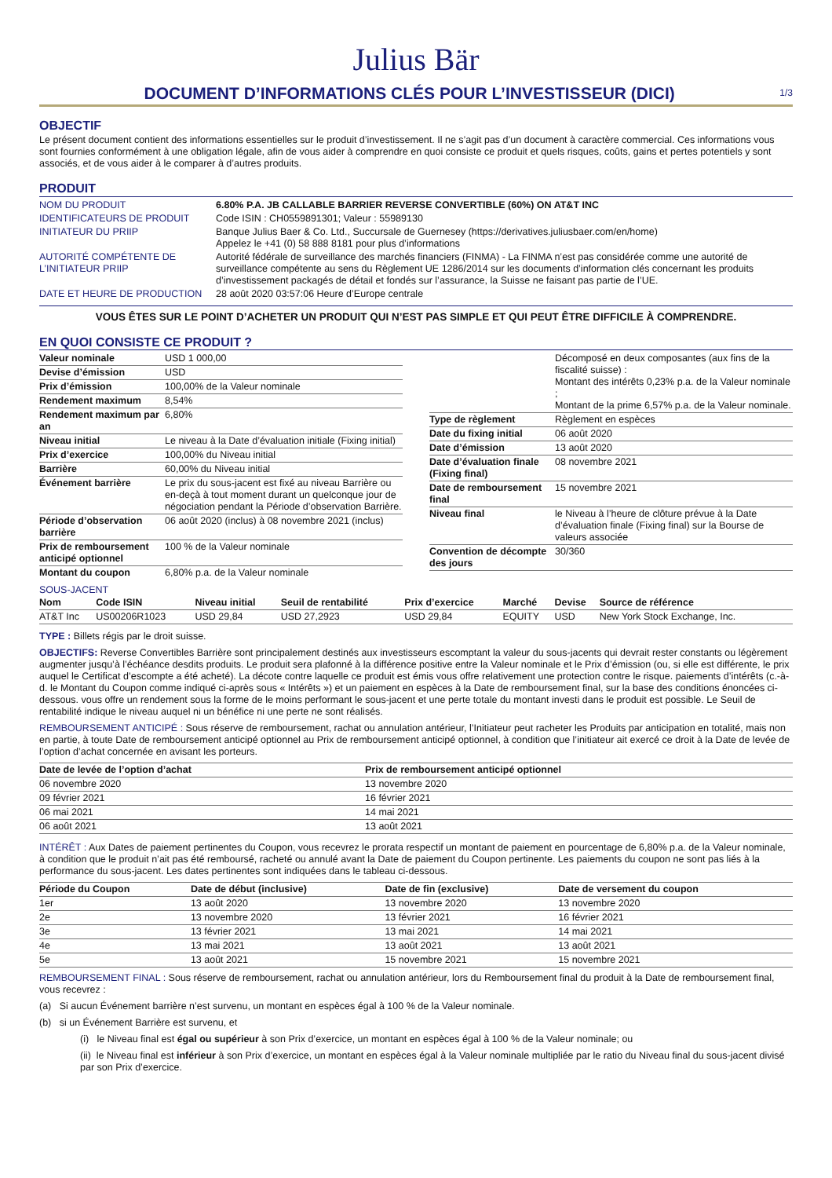Julius Bär
DOCUMENT D’INFORMATIONS CLÉS POUR L’INVESTISSEUR (DICI)
1/3
OBJECTIF
Le présent document contient des informations essentielles sur le produit d’investissement. Il ne s’agit pas d’un document à caractère commercial. Ces informations vous sont fournies conformément à une obligation légale, afin de vous aider à comprendre en quoi consiste ce produit et quels risques, coûts, gains et pertes potentiels y sont associés, et de vous aider à le comparer à d’autres produits.
PRODUIT
| NOM DU PRODUIT | 6.80% P.A. JB CALLABLE BARRIER REVERSE CONVERTIBLE (60%) ON AT&T INC |
| IDENTIFICATEURS DE PRODUIT | Code ISIN : CH0559891301; Valeur : 55989130 |
| INITIATEUR DU PRIIP | Banque Julius Baer & Co. Ltd., Succursale de Guernesey (https://derivatives.juliusbaer.com/en/home) Appelez le +41 (0) 58 888 8181 pour plus d’informations |
| AUTORITÉ COMPÉTENTE DE L’INITIATEUR PRIIP | Autorité fédérale de surveillance des marchés financiers (FINMA) - La FINMA n’est pas considérée comme une autorité de surveillance compétente au sens du Règlement UE 1286/2014 sur les documents d’information clés concernant les produits d’investissement packagés de détail et fondés sur l’assurance, la Suisse ne faisant pas partie de l’UE. |
| DATE ET HEURE DE PRODUCTION | 28 août 2020 03:57:06 Heure d’Europe centrale |
VOUS ÊTES SUR LE POINT D’ACHETER UN PRODUIT QUI N’EST PAS SIMPLE ET QUI PEUT ÊTRE DIFFICILE À COMPRENDRE.
EN QUOI CONSISTE CE PRODUIT ?
| Valeur nominale | USD 1 000,00 |
| Devise d’émission | USD |
| Prix d’émission | 100,00% de la Valeur nominale |
| Rendement maximum | 8,54% |
| Rendement maximum par an | 6,80% |
| Niveau initial | Le niveau à la Date d’évaluation initiale (Fixing initial) |
| Prix d’exercice | 100,00% du Niveau initial |
| Barrière | 60,00% du Niveau initial |
| Événement barrière | Le prix du sous-jacent est fixé au niveau Barrière ou en-deçà à tout moment durant un quelconque jour de négociation pendant la Période d’observation Barrière. |
| Période d’observation barrière | 06 août 2020 (inclus) à 08 novembre 2021 (inclus) |
| Prix de remboursement anticipé optionnel | 100 % de la Valeur nominale |
| Montant du coupon | 6,80% p.a. de la Valeur nominale |
| | Décomposé en deux composantes (aux fins de la fiscalité suisse) : Montant des intérêts 0,23% p.a. de la Valeur nominale ; Montant de la prime 6,57% p.a. de la Valeur nominale. |
| Type de règlement | Règlement en espèces |
| Date du fixing initial | 06 août 2020 |
| Date d’émission | 13 août 2020 |
| Date d’évaluation finale (Fixing final) | 08 novembre 2021 |
| Date de remboursement final | 15 novembre 2021 |
| Niveau final | le Niveau à l’heure de clôture prévue à la Date d’évaluation finale (Fixing final) sur la Bourse de valeurs associée |
| Convention de décompte des jours | 30/360 |
SOUS-JACENT
| Nom | Code ISIN | Niveau initial | Seuil de rentabilité | Prix d’exercice | Marché | Devise | Source de référence |
| --- | --- | --- | --- | --- | --- | --- | --- |
| AT&T Inc | US00206R1023 | USD 29,84 | USD 27,2923 | USD 29,84 | EQUITY | USD | New York Stock Exchange, Inc. |
TYPE : Billets régis par le droit suisse.
OBJECTIFS: Reverse Convertibles Barrière sont principalement destinés aux investisseurs escomptant la valeur du sous-jacents qui devrait rester constants ou légèrement augmenter jusqu’à l’échéance desdits produits. Le produit sera plafonné à la différence positive entre la Valeur nominale et le Prix d’émission (ou, si elle est différente, le prix auquel le Certificat d’escompte a été acheté). La décote contre laquelle ce produit est émis vous offre relativement une protection contre le risque. paiements d’intérêts (c.-à-d. le Montant du Coupon comme indiqué ci-après sous « Intérêts ») et un paiement en espèces à la Date de remboursement final, sur la base des conditions énoncées ci-dessous. vous offre un rendement sous la forme de le moins performant le sous-jacent et une perte totale du montant investi dans le produit est possible. Le Seuil de rentabilité indique le niveau auquel ni un bénéfice ni une perte ne sont réalisés.
REMBOURSEMENT ANTICIPÉ : Sous réserve de remboursement, rachat ou annulation antérieur, l’Initiateur peut racheter les Produits par anticipation en totalité, mais non en partie, à toute Date de remboursement anticipé optionnel au Prix de remboursement anticipé optionnel, à condition que l’initiateur ait exercé ce droit à la Date de levée de l’option d’achat concernée en avisant les porteurs.
| Date de levée de l’option d’achat | Prix de remboursement anticipé optionnel |
| --- | --- |
| 06 novembre 2020 | 13 novembre 2020 |
| 09 février 2021 | 16 février 2021 |
| 06 mai 2021 | 14 mai 2021 |
| 06 août 2021 | 13 août 2021 |
INTÉRÊT : Aux Dates de paiement pertinentes du Coupon, vous recevrez le prorata respectif un montant de paiement en pourcentage de 6,80% p.a. de la Valeur nominale, à condition que le produit n’ait pas été remboursé, racheté ou annulé avant la Date de paiement du Coupon pertinente. Les paiements du coupon ne sont pas liés à la performance du sous-jacent. Les dates pertinentes sont indiquées dans le tableau ci-dessous.
| Période du Coupon | Date de début (inclusive) | Date de fin (exclusive) | Date de versement du coupon |
| --- | --- | --- | --- |
| 1er | 13 août 2020 | 13 novembre 2020 | 13 novembre 2020 |
| 2e | 13 novembre 2020 | 13 février 2021 | 16 février 2021 |
| 3e | 13 février 2021 | 13 mai 2021 | 14 mai 2021 |
| 4e | 13 mai 2021 | 13 août 2021 | 13 août 2021 |
| 5e | 13 août 2021 | 15 novembre 2021 | 15 novembre 2021 |
REMBOURSEMENT FINAL : Sous réserve de remboursement, rachat ou annulation antérieur, lors du Remboursement final du produit à la Date de remboursement final, vous recevrez :
(a) Si aucun Événement barrière n’est survenu, un montant en espèces égal à 100 % de la Valeur nominale.
(b) si un Événement Barrière est survenu, et
(i) le Niveau final est égal ou supérieur à son Prix d’exercice, un montant en espèces égal à 100 % de la Valeur nominale; ou
(ii) le Niveau final est inférieur à son Prix d’exercice, un montant en espèces égal à la Valeur nominale multipliée par le ratio du Niveau final du sous-jacent divisé par son Prix d’exercice.